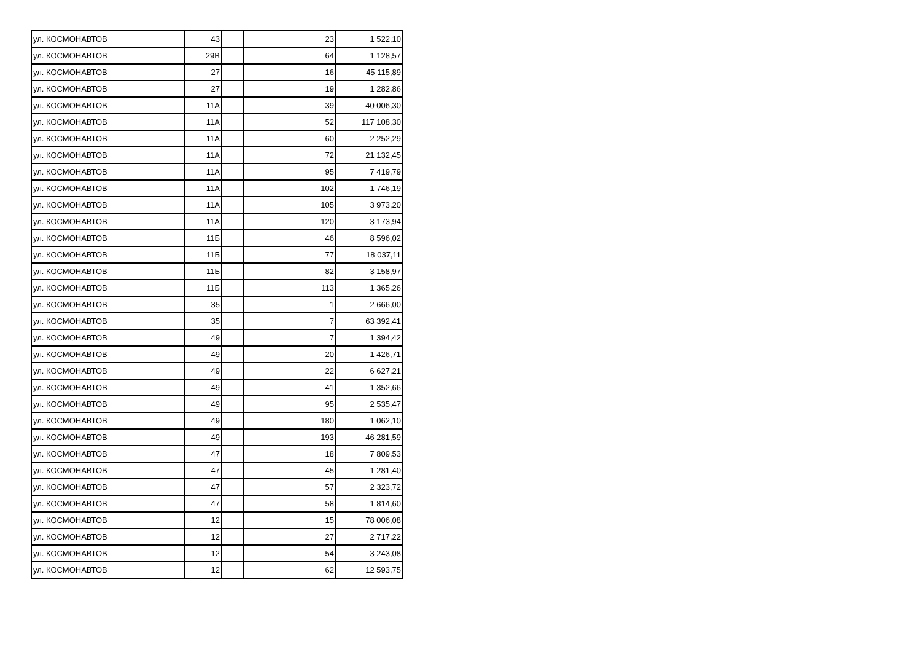| ул. КОСМОНАВТОВ | 43 | | 23 | 1 522,10 |
| ул. КОСМОНАВТОВ | 29В | | 64 | 1 128,57 |
| ул. КОСМОНАВТОВ | 27 | | 16 | 45 115,89 |
| ул. КОСМОНАВТОВ | 27 | | 19 | 1 282,86 |
| ул. КОСМОНАВТОВ | 11А | | 39 | 40 006,30 |
| ул. КОСМОНАВТОВ | 11А | | 52 | 117 108,30 |
| ул. КОСМОНАВТОВ | 11А | | 60 | 2 252,29 |
| ул. КОСМОНАВТОВ | 11А | | 72 | 21 132,45 |
| ул. КОСМОНАВТОВ | 11А | | 95 | 7 419,79 |
| ул. КОСМОНАВТОВ | 11А | | 102 | 1 746,19 |
| ул. КОСМОНАВТОВ | 11А | | 105 | 3 973,20 |
| ул. КОСМОНАВТОВ | 11А | | 120 | 3 173,94 |
| ул. КОСМОНАВТОВ | 11Б | | 46 | 8 596,02 |
| ул. КОСМОНАВТОВ | 11Б | | 77 | 18 037,11 |
| ул. КОСМОНАВТОВ | 11Б | | 82 | 3 158,97 |
| ул. КОСМОНАВТОВ | 11Б | | 113 | 1 365,26 |
| ул. КОСМОНАВТОВ | 35 | | 1 | 2 666,00 |
| ул. КОСМОНАВТОВ | 35 | | 7 | 63 392,41 |
| ул. КОСМОНАВТОВ | 49 | | 7 | 1 394,42 |
| ул. КОСМОНАВТОВ | 49 | | 20 | 1 426,71 |
| ул. КОСМОНАВТОВ | 49 | | 22 | 6 627,21 |
| ул. КОСМОНАВТОВ | 49 | | 41 | 1 352,66 |
| ул. КОСМОНАВТОВ | 49 | | 95 | 2 535,47 |
| ул. КОСМОНАВТОВ | 49 | | 180 | 1 062,10 |
| ул. КОСМОНАВТОВ | 49 | | 193 | 46 281,59 |
| ул. КОСМОНАВТОВ | 47 | | 18 | 7 809,53 |
| ул. КОСМОНАВТОВ | 47 | | 45 | 1 281,40 |
| ул. КОСМОНАВТОВ | 47 | | 57 | 2 323,72 |
| ул. КОСМОНАВТОВ | 47 | | 58 | 1 814,60 |
| ул. КОСМОНАВТОВ | 12 | | 15 | 78 006,08 |
| ул. КОСМОНАВТОВ | 12 | | 27 | 2 717,22 |
| ул. КОСМОНАВТОВ | 12 | | 54 | 3 243,08 |
| ул. КОСМОНАВТОВ | 12 | | 62 | 12 593,75 |